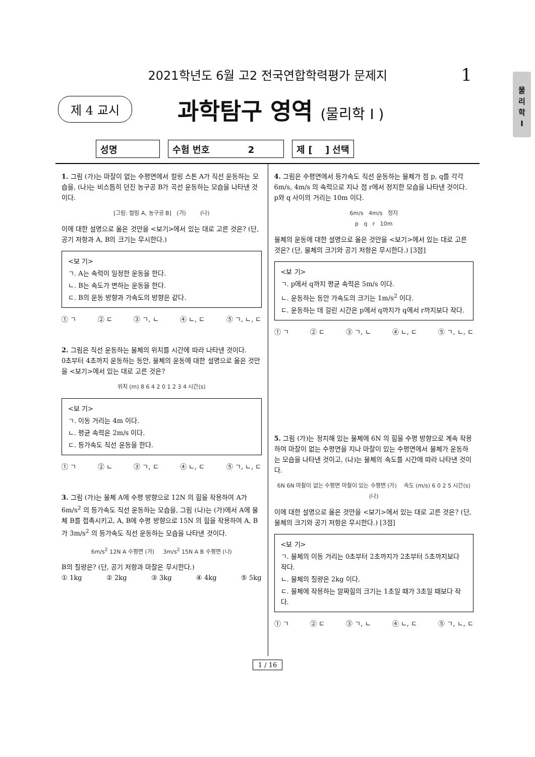2021학년도 6월 고2 전국연합학력평가 문제지
1
물
리
학
I
제 4 교시
과학탐구 영역 (물리학 I )
성명 수험 번호 2 제 [ ] 선택
1. 그림 (가)는 마찰이 없는 수평면에서 컬링 스톤 A가 직선 운동하는 모습을, (나)는 비스듬히 던진 농구공 B가 곡선 운동하는 모습을 나타낸 것이다.
[그림: 컬링 A, 농구공 B] (가) (나)
이에 대한 설명으로 옳은 것만을 <보기>에서 있는 대로 고른 것은? (단, 공기 저항과 A, B의 크기는 무시한다.)
<보 기>
ㄱ. A는 속력이 일정한 운동을 한다.
ㄴ. B는 속도가 변하는 운동을 한다.
ㄷ. B의 운동 방향과 가속도의 방향은 같다.
① ㄱ ② ㄷ ③ ㄱ, ㄴ ④ ㄴ, ㄷ ⑤ ㄱ, ㄴ, ㄷ
2. 그림은 직선 운동하는 물체의 위치를 시간에 따라 나타낸 것이다.
0초부터 4초까지 운동하는 동안, 물체의 운동에 대한 설명으로 옳은 것만을 <보기>에서 있는 대로 고른 것은?
위치 (m) 8 6 4 2 0 1 2 3 4 시간(s)
<보 기>
ㄱ. 이동 거리는 4m 이다.
ㄴ. 평균 속력은 2m/s 이다.
ㄷ. 등가속도 직선 운동을 한다.
① ㄱ ② ㄴ ③ ㄱ, ㄷ ④ ㄴ, ㄷ ⑤ ㄱ, ㄴ, ㄷ
3. 그림 (가)는 물체 A에 수평 방향으로 12N 의 힘을 작용하여 A가 6m/s<sup>2</sup> 의 등가속도 직선 운동하는 모습을, 그림 (나)는 (가)에서 A에 물체 B를 접촉시키고, A, B에 수평 방향으로 15N 의 힘을 작용하여 A, B가 3m/s<sup>2</sup> 의 등가속도 직선 운동하는 모습을 나타낸 것이다.
6m/s<sup>2</sup> 12N A 수평면 (가) 3m/s<sup>2</sup> 15N A B 수평면 (나)
B의 질량은? (단, 공기 저항과 마찰은 무시한다.)
① 1kg ② 2kg ③ 3kg ④ 4kg ⑤ 5kg
4. 그림은 수평면에서 등가속도 직선 운동하는 물체가 점 p, q를 각각 6m/s, 4m/s 의 속력으로 지나 점 r에서 정지한 모습을 나타낸 것이다. p와 q 사이의 거리는 10m 이다.
6m/s 4m/s 정지
p q r 10m
물체의 운동에 대한 설명으로 옳은 것만을 <보기>에서 있는 대로 고른 것은? (단, 물체의 크기와 공기 저항은 무시한다.) [3점]
<보 기>
ㄱ. p에서 q까지 평균 속력은 5m/s 이다.
ㄴ. 운동하는 동안 가속도의 크기는 1m/s<sup>2</sup> 이다.
ㄷ. 운동하는 데 걸린 시간은 p에서 q까지가 q에서 r까지보다 작다.
① ㄱ ② ㄷ ③ ㄱ, ㄴ ④ ㄴ, ㄷ ⑤ ㄱ, ㄴ, ㄷ
5. 그림 (가)는 정지해 있는 물체에 6N 의 힘을 수평 방향으로 계속 작용하여 마찰이 없는 수평면을 지나 마찰이 있는 수평면에서 물체가 운동하는 모습을 나타낸 것이고, (나)는 물체의 속도를 시간에 따라 나타낸 것이다.
6N 6N 마찰이 없는 수평면 마찰이 있는 수평면 (가) 속도 (m/s) 6 0 2 5 시간(s) (나)
이에 대한 설명으로 옳은 것만을 <보기>에서 있는 대로 고른 것은? (단, 물체의 크기와 공기 저항은 무시한다.) [3점]
<보 기>
ㄱ. 물체의 이동 거리는 0초부터 2초까지가 2초부터 5초까지보다 작다.
ㄴ. 물체의 질량은 2kg 이다.
ㄷ. 물체에 작용하는 알짜힘의 크기는 1초일 때가 3초일 때보다 작다.
① ㄱ ② ㄷ ③ ㄱ, ㄴ ④ ㄴ, ㄷ ⑤ ㄱ, ㄴ, ㄷ
1 / 16